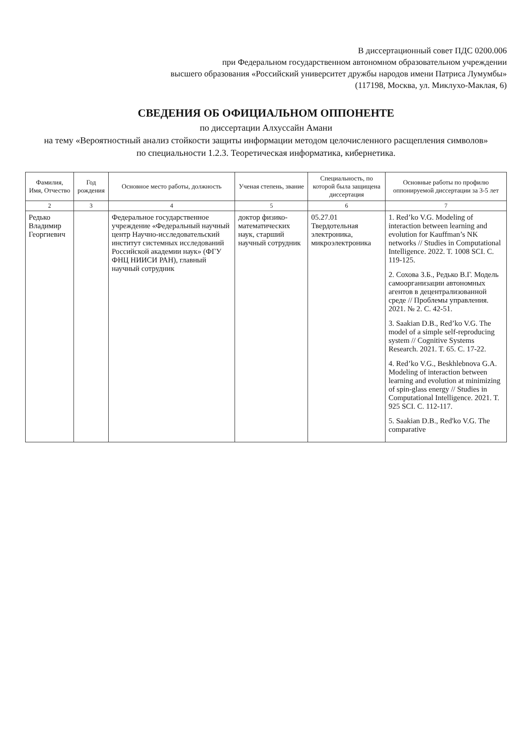В диссертационный совет ПДС 0200.006
при Федеральном государственном автономном образовательном учреждении
высшего образования «Российский университет дружбы народов имени Патриса Лумумбы»
(117198, Москва, ул. Миклухо-Маклая, 6)
СВЕДЕНИЯ ОБ ОФИЦИАЛЬНОМ ОППОНЕНТЕ
по диссертации Алхуссайн Амани
на тему «Вероятностный анализ стойкости защиты информации методом целочисленного расщепления символов»
по специальности 1.2.3. Теоретическая информатика, кибернетика.
| Фамилия, Имя, Отчество | Год рождения | Основное место работы, должность | Ученая степень, звание | Специальность, по которой была защищена диссертация | Основные работы по профилю оппонируемой диссертации за 3-5 лет |
| --- | --- | --- | --- | --- | --- |
| 2 | 3 | 4 | 5 | 6 | 7 |
| Редько Владимир Георгиевич | | Федеральное государственное учреждение «Федеральный научный центр Научно-исследовательский институт системных исследований Российской академии наук» (ФГУ ФНЦ НИИСИ РАН), главный научный сотрудник | доктор физико-математических наук, старший научный сотрудник | 05.27.01 Твердотельная электроника, микроэлектроника | 1. Red’ko V.G. Modeling of interaction between learning and evolution for Kauffman’s NK networks // Studies in Computational Intelligence. 2022. T. 1008 SCI. C. 119-125. 2. Сохова З.Б., Редько В.Г. Модель самоорганизации автономных агентов в децентрализованной среде // Проблемы управления. 2021. № 2. С. 42-51. 3. Saakian D.B., Red’ko V.G. The model of a simple self-reproducing system // Cognitive Systems Research. 2021. T. 65. C. 17-22. 4. Red’ko V.G., Beskhlebnova G.A. Modeling of interaction between learning and evolution at minimizing of spin-glass energy // Studies in Computational Intelligence. 2021. T. 925 SCI. C. 112-117. 5. Saakian D.B., Red'ko V.G. The comparative |